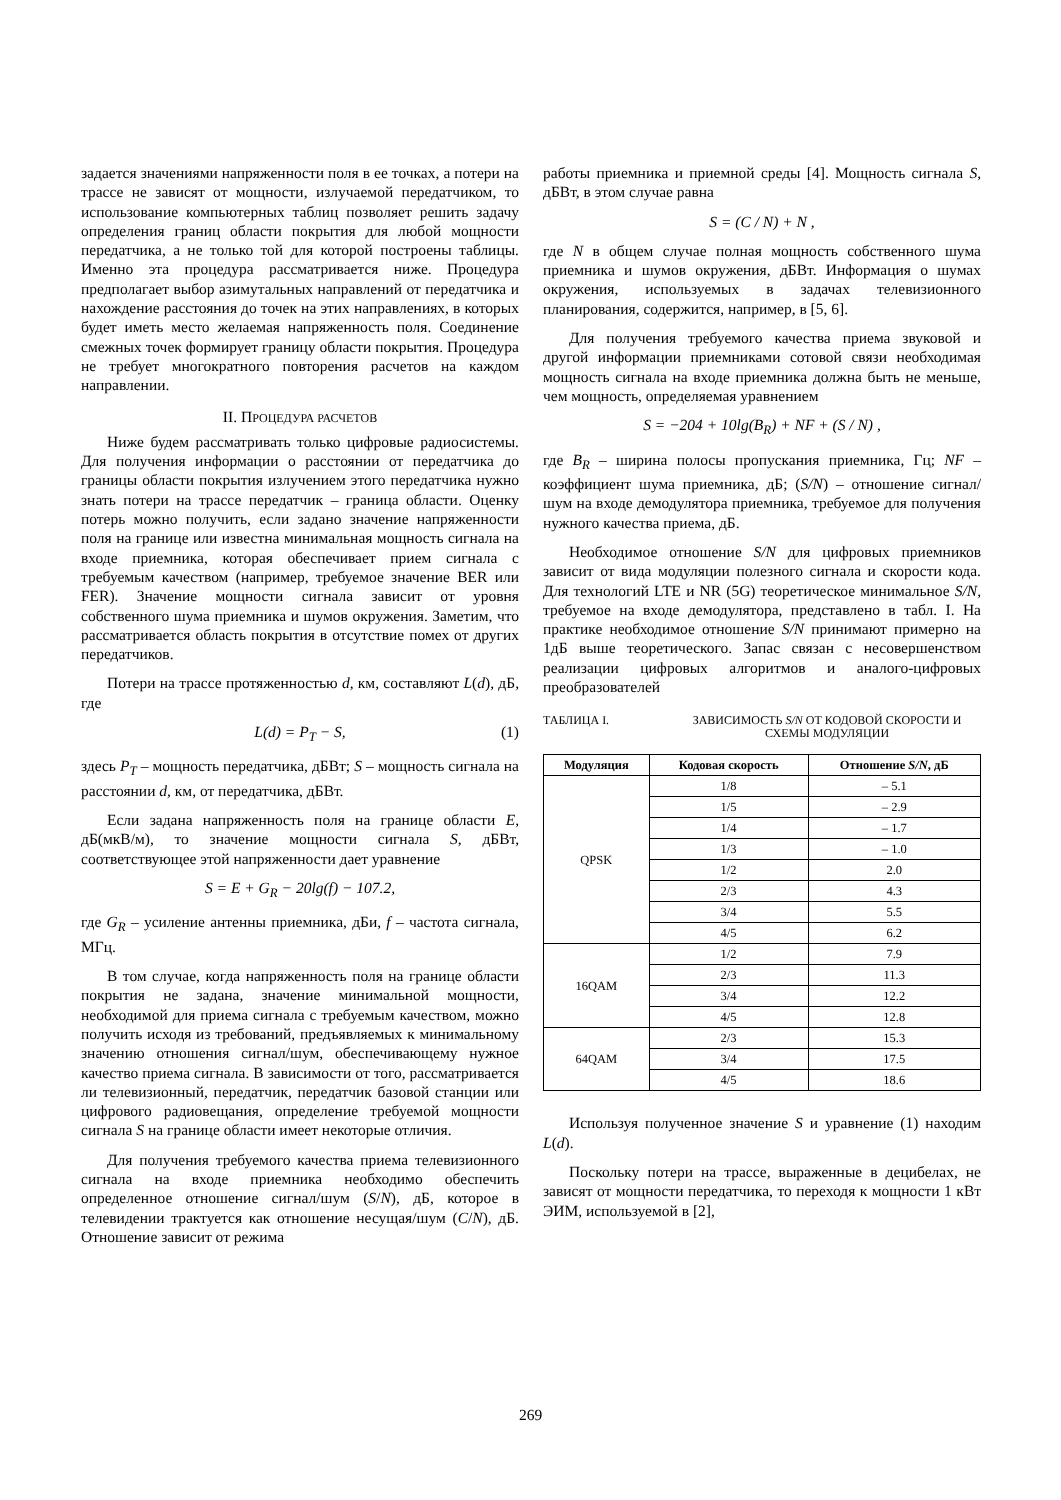задается значениями напряженности поля в ее точках, а потери на трассе не зависят от мощности, излучаемой передатчиком, то использование компьютерных таблиц позволяет решить задачу определения границ области покрытия для любой мощности передатчика, а не только той для которой построены таблицы. Именно эта процедура рассматривается ниже. Процедура предполагает выбор азимутальных направлений от передатчика и нахождение расстояния до точек на этих направлениях, в которых будет иметь место желаемая напряженность поля. Соединение смежных точек формирует границу области покрытия. Процедура не требует многократного повторения расчетов на каждом направлении.
II. ПРОЦЕДУРА РАСЧЕТОВ
Ниже будем рассматривать только цифровые радиосистемы. Для получения информации о расстоянии от передатчика до границы области покрытия излучением этого передатчика нужно знать потери на трассе передатчик – граница области. Оценку потерь можно получить, если задано значение напряженности поля на границе или известна минимальная мощность сигнала на входе приемника, которая обеспечивает прием сигнала с требуемым качеством (например, требуемое значение BER или FER). Значение мощности сигнала зависит от уровня собственного шума приемника и шумов окружения. Заметим, что рассматривается область покрытия в отсутствие помех от других передатчиков.
Потери на трассе протяженностью d, км, составляют L(d), дБ, где
L(d) = P<sub>T</sub> − S, (1)
здесь P<sub>T</sub> – мощность передатчика, дБВт; S – мощность сигнала на расстоянии d, км, от передатчика, дБВт.
Если задана напряженность поля на границе области E, дБ(мкВ/м), то значение мощности сигнала S, дБВт, соответствующее этой напряженности дает уравнение
S = E + G<sub>R</sub> − 20lg(f) − 107.2,
где G<sub>R</sub> – усиление антенны приемника, дБи, f – частота сигнала, МГц.
В том случае, когда напряженность поля на границе области покрытия не задана, значение минимальной мощности, необходимой для приема сигнала с требуемым качеством, можно получить исходя из требований, предъявляемых к минимальному значению отношения сигнал/шум, обеспечивающему нужное качество приема сигнала. В зависимости от того, рассматривается ли телевизионный, передатчик, передатчик базовой станции или цифрового радиовещания, определение требуемой мощности сигнала S на границе области имеет некоторые отличия.
Для получения требуемого качества приема телевизионного сигнала на входе приемника необходимо обеспечить определенное отношение сигнал/шум (S/N), дБ, которое в телевидении трактуется как отношение несущая/шум (C/N), дБ. Отношение зависит от режима
работы приемника и приемной среды [4]. Мощность сигнала S, дБВт, в этом случае равна
S = (C / N) + N ,
где N в общем случае полная мощность собственного шума приемника и шумов окружения, дБВт. Информация о шумах окружения, используемых в задачах телевизионного планирования, содержится, например, в [5, 6].
Для получения требуемого качества приема звуковой и другой информации приемниками сотовой связи необходимая мощность сигнала на входе приемника должна быть не меньше, чем мощность, определяемая уравнением
S = −204 + 10lg(B<sub>R</sub>) + NF + (S / N) ,
где B<sub>R</sub> – ширина полосы пропускания приемника, Гц; NF – коэффициент шума приемника, дБ; (S/N) – отношение сигнал/шум на входе демодулятора приемника, требуемое для получения нужного качества приема, дБ.
Необходимое отношение S/N для цифровых приемников зависит от вида модуляции полезного сигнала и скорости кода. Для технологий LTE и NR (5G) теоретическое минимальное S/N, требуемое на входе демодулятора, представлено в табл. I. На практике необходимое отношение S/N принимают примерно на 1дБ выше теоретического. Запас связан с несовершенством реализации цифровых алгоритмов и аналого-цифровых преобразователей
ТАБЛИЦА I. ЗАВИСИМОСТЬ S/N ОТ КОДОВОЙ СКОРОСТИ И СХЕМЫ МОДУЛЯЦИИ
| Модуляция | Кодовая скорость | Отношение S/N , дБ |
| --- | --- | --- |
| QPSK | 1/8 | – 5.1 |
| | 1/5 | – 2.9 |
| | 1/4 | – 1.7 |
| | 1/3 | – 1.0 |
| | 1/2 | 2.0 |
| | 2/3 | 4.3 |
| | 3/4 | 5.5 |
| | 4/5 | 6.2 |
| 16QAM | 1/2 | 7.9 |
| | 2/3 | 11.3 |
| | 3/4 | 12.2 |
| | 4/5 | 12.8 |
| 64QAM | 2/3 | 15.3 |
| | 3/4 | 17.5 |
| | 4/5 | 18.6 |
Используя полученное значение S и уравнение (1) находим L(d).
Поскольку потери на трассе, выраженные в децибелах, не зависят от мощности передатчика, то переходя к мощности 1 кВт ЭИМ, используемой в [2],
269